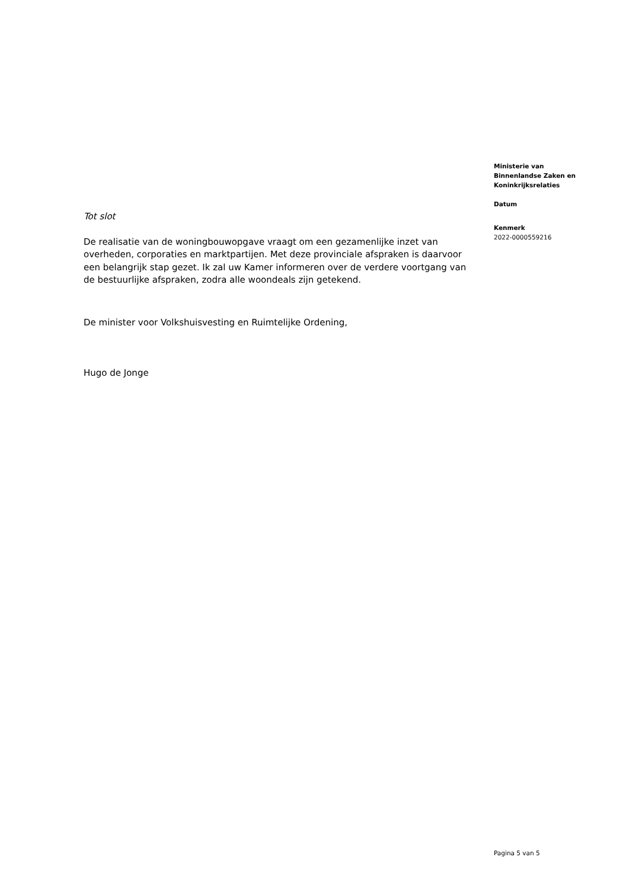Ministerie van
Binnenlandse Zaken en
Koninkrijksrelaties
Datum
Kenmerk
2022-0000559216
Tot slot
De realisatie van de woningbouwopgave vraagt om een gezamenlijke inzet van overheden, corporaties en marktpartijen. Met deze provinciale afspraken is daarvoor een belangrijk stap gezet. Ik zal uw Kamer informeren over de verdere voortgang van de bestuurlijke afspraken, zodra alle woondeals zijn getekend.
De minister voor Volkshuisvesting en Ruimtelijke Ordening,
Hugo de Jonge
Pagina 5 van 5